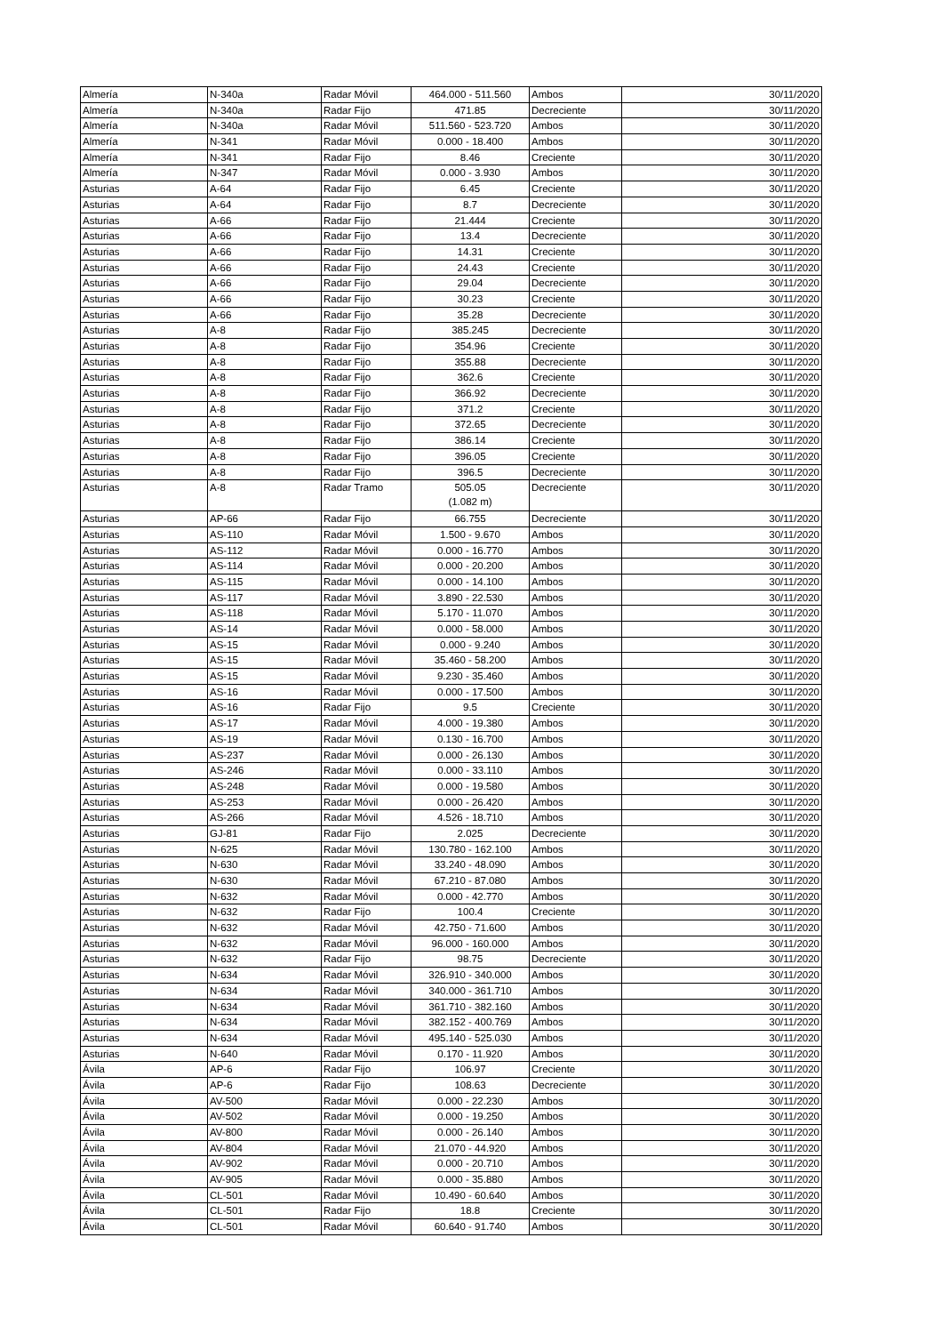| Almería | N-340a | Radar Móvil | 464.000 - 511.560 | Ambos | 30/11/2020 |
| Almería | N-340a | Radar Fijo | 471.85 | Decreciente | 30/11/2020 |
| Almería | N-340a | Radar Móvil | 511.560 - 523.720 | Ambos | 30/11/2020 |
| Almería | N-341 | Radar Móvil | 0.000 - 18.400 | Ambos | 30/11/2020 |
| Almería | N-341 | Radar Fijo | 8.46 | Creciente | 30/11/2020 |
| Almería | N-347 | Radar Móvil | 0.000 - 3.930 | Ambos | 30/11/2020 |
| Asturias | A-64 | Radar Fijo | 6.45 | Creciente | 30/11/2020 |
| Asturias | A-64 | Radar Fijo | 8.7 | Decreciente | 30/11/2020 |
| Asturias | A-66 | Radar Fijo | 21.444 | Creciente | 30/11/2020 |
| Asturias | A-66 | Radar Fijo | 13.4 | Decreciente | 30/11/2020 |
| Asturias | A-66 | Radar Fijo | 14.31 | Creciente | 30/11/2020 |
| Asturias | A-66 | Radar Fijo | 24.43 | Creciente | 30/11/2020 |
| Asturias | A-66 | Radar Fijo | 29.04 | Decreciente | 30/11/2020 |
| Asturias | A-66 | Radar Fijo | 30.23 | Creciente | 30/11/2020 |
| Asturias | A-66 | Radar Fijo | 35.28 | Decreciente | 30/11/2020 |
| Asturias | A-8 | Radar Fijo | 385.245 | Decreciente | 30/11/2020 |
| Asturias | A-8 | Radar Fijo | 354.96 | Creciente | 30/11/2020 |
| Asturias | A-8 | Radar Fijo | 355.88 | Decreciente | 30/11/2020 |
| Asturias | A-8 | Radar Fijo | 362.6 | Creciente | 30/11/2020 |
| Asturias | A-8 | Radar Fijo | 366.92 | Decreciente | 30/11/2020 |
| Asturias | A-8 | Radar Fijo | 371.2 | Creciente | 30/11/2020 |
| Asturias | A-8 | Radar Fijo | 372.65 | Decreciente | 30/11/2020 |
| Asturias | A-8 | Radar Fijo | 386.14 | Creciente | 30/11/2020 |
| Asturias | A-8 | Radar Fijo | 396.05 | Creciente | 30/11/2020 |
| Asturias | A-8 | Radar Fijo | 396.5 | Decreciente | 30/11/2020 |
| Asturias | A-8 | Radar Tramo | 505.05 (1.082 m) | Decreciente | 30/11/2020 |
| Asturias | AP-66 | Radar Fijo | 66.755 | Decreciente | 30/11/2020 |
| Asturias | AS-110 | Radar Móvil | 1.500 - 9.670 | Ambos | 30/11/2020 |
| Asturias | AS-112 | Radar Móvil | 0.000 - 16.770 | Ambos | 30/11/2020 |
| Asturias | AS-114 | Radar Móvil | 0.000 - 20.200 | Ambos | 30/11/2020 |
| Asturias | AS-115 | Radar Móvil | 0.000 - 14.100 | Ambos | 30/11/2020 |
| Asturias | AS-117 | Radar Móvil | 3.890 - 22.530 | Ambos | 30/11/2020 |
| Asturias | AS-118 | Radar Móvil | 5.170 - 11.070 | Ambos | 30/11/2020 |
| Asturias | AS-14 | Radar Móvil | 0.000 - 58.000 | Ambos | 30/11/2020 |
| Asturias | AS-15 | Radar Móvil | 0.000 - 9.240 | Ambos | 30/11/2020 |
| Asturias | AS-15 | Radar Móvil | 35.460 - 58.200 | Ambos | 30/11/2020 |
| Asturias | AS-15 | Radar Móvil | 9.230 - 35.460 | Ambos | 30/11/2020 |
| Asturias | AS-16 | Radar Móvil | 0.000 - 17.500 | Ambos | 30/11/2020 |
| Asturias | AS-16 | Radar Fijo | 9.5 | Creciente | 30/11/2020 |
| Asturias | AS-17 | Radar Móvil | 4.000 - 19.380 | Ambos | 30/11/2020 |
| Asturias | AS-19 | Radar Móvil | 0.130 - 16.700 | Ambos | 30/11/2020 |
| Asturias | AS-237 | Radar Móvil | 0.000 - 26.130 | Ambos | 30/11/2020 |
| Asturias | AS-246 | Radar Móvil | 0.000 - 33.110 | Ambos | 30/11/2020 |
| Asturias | AS-248 | Radar Móvil | 0.000 - 19.580 | Ambos | 30/11/2020 |
| Asturias | AS-253 | Radar Móvil | 0.000 - 26.420 | Ambos | 30/11/2020 |
| Asturias | AS-266 | Radar Móvil | 4.526 - 18.710 | Ambos | 30/11/2020 |
| Asturias | GJ-81 | Radar Fijo | 2.025 | Decreciente | 30/11/2020 |
| Asturias | N-625 | Radar Móvil | 130.780 - 162.100 | Ambos | 30/11/2020 |
| Asturias | N-630 | Radar Móvil | 33.240 - 48.090 | Ambos | 30/11/2020 |
| Asturias | N-630 | Radar Móvil | 67.210 - 87.080 | Ambos | 30/11/2020 |
| Asturias | N-632 | Radar Móvil | 0.000 - 42.770 | Ambos | 30/11/2020 |
| Asturias | N-632 | Radar Fijo | 100.4 | Creciente | 30/11/2020 |
| Asturias | N-632 | Radar Móvil | 42.750 - 71.600 | Ambos | 30/11/2020 |
| Asturias | N-632 | Radar Móvil | 96.000 - 160.000 | Ambos | 30/11/2020 |
| Asturias | N-632 | Radar Fijo | 98.75 | Decreciente | 30/11/2020 |
| Asturias | N-634 | Radar Móvil | 326.910 - 340.000 | Ambos | 30/11/2020 |
| Asturias | N-634 | Radar Móvil | 340.000 - 361.710 | Ambos | 30/11/2020 |
| Asturias | N-634 | Radar Móvil | 361.710 - 382.160 | Ambos | 30/11/2020 |
| Asturias | N-634 | Radar Móvil | 382.152 - 400.769 | Ambos | 30/11/2020 |
| Asturias | N-634 | Radar Móvil | 495.140 - 525.030 | Ambos | 30/11/2020 |
| Asturias | N-640 | Radar Móvil | 0.170 - 11.920 | Ambos | 30/11/2020 |
| Ávila | AP-6 | Radar Fijo | 106.97 | Creciente | 30/11/2020 |
| Ávila | AP-6 | Radar Fijo | 108.63 | Decreciente | 30/11/2020 |
| Ávila | AV-500 | Radar Móvil | 0.000 - 22.230 | Ambos | 30/11/2020 |
| Ávila | AV-502 | Radar Móvil | 0.000 - 19.250 | Ambos | 30/11/2020 |
| Ávila | AV-800 | Radar Móvil | 0.000 - 26.140 | Ambos | 30/11/2020 |
| Ávila | AV-804 | Radar Móvil | 21.070 - 44.920 | Ambos | 30/11/2020 |
| Ávila | AV-902 | Radar Móvil | 0.000 - 20.710 | Ambos | 30/11/2020 |
| Ávila | AV-905 | Radar Móvil | 0.000 - 35.880 | Ambos | 30/11/2020 |
| Ávila | CL-501 | Radar Móvil | 10.490 - 60.640 | Ambos | 30/11/2020 |
| Ávila | CL-501 | Radar Fijo | 18.8 | Creciente | 30/11/2020 |
| Ávila | CL-501 | Radar Móvil | 60.640 - 91.740 | Ambos | 30/11/2020 |